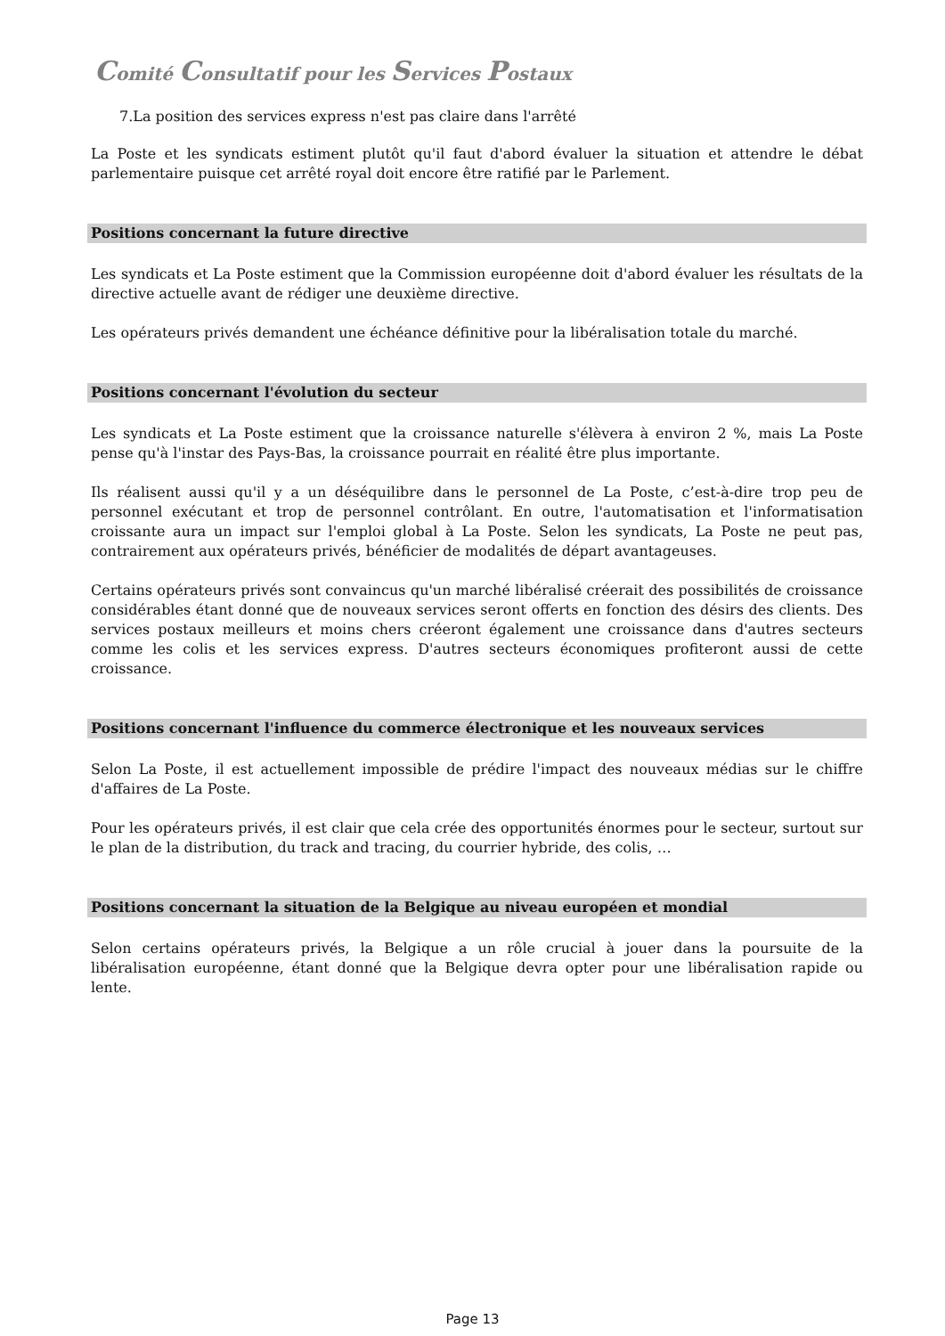Comité Consultatif pour les Services Postaux
7.La position des services express n'est pas claire dans l'arrêté
La Poste et les syndicats estiment plutôt qu'il faut d'abord évaluer la situation et attendre le débat parlementaire puisque cet arrêté royal doit encore être ratifié par le Parlement.
Positions concernant la future directive
Les syndicats et La Poste estiment que la Commission européenne doit d'abord évaluer les résultats de la directive actuelle avant de rédiger une deuxième directive.
Les opérateurs privés demandent une échéance définitive pour la libéralisation totale du marché.
Positions concernant l'évolution du secteur
Les syndicats et La Poste estiment que la croissance naturelle s'élèvera à environ 2 %, mais La Poste pense qu'à l'instar des Pays-Bas, la croissance pourrait en réalité être plus importante.
Ils réalisent aussi qu'il y a un déséquilibre dans le personnel de La Poste, c’est-à-dire trop peu de personnel exécutant et trop de personnel contrôlant. En outre, l'automatisation et l'informatisation croissante aura un impact sur l'emploi global à La Poste. Selon les syndicats, La Poste ne peut pas, contrairement aux opérateurs privés, bénéficier de modalités de départ avantageuses.
Certains opérateurs privés sont convaincus qu'un marché libéralisé créerait des possibilités de croissance considérables étant donné que de nouveaux services seront offerts en fonction des désirs des clients. Des services postaux meilleurs et moins chers créeront également une croissance dans d'autres secteurs comme les colis et les services express. D'autres secteurs économiques profiteront aussi de cette croissance.
Positions concernant l'influence du commerce électronique et les nouveaux services
Selon La Poste, il est actuellement impossible de prédire l'impact des nouveaux médias sur le chiffre d'affaires de La Poste.
Pour les opérateurs privés, il est clair que cela crée des opportunités énormes pour le secteur, surtout sur le plan de la distribution, du track and tracing, du courrier hybride, des colis, …
Positions concernant la situation de la Belgique au niveau européen et mondial
Selon certains opérateurs privés, la Belgique a un rôle crucial à jouer dans la poursuite de la libéralisation européenne, étant donné que la Belgique devra opter pour une libéralisation rapide ou lente.
Page 13